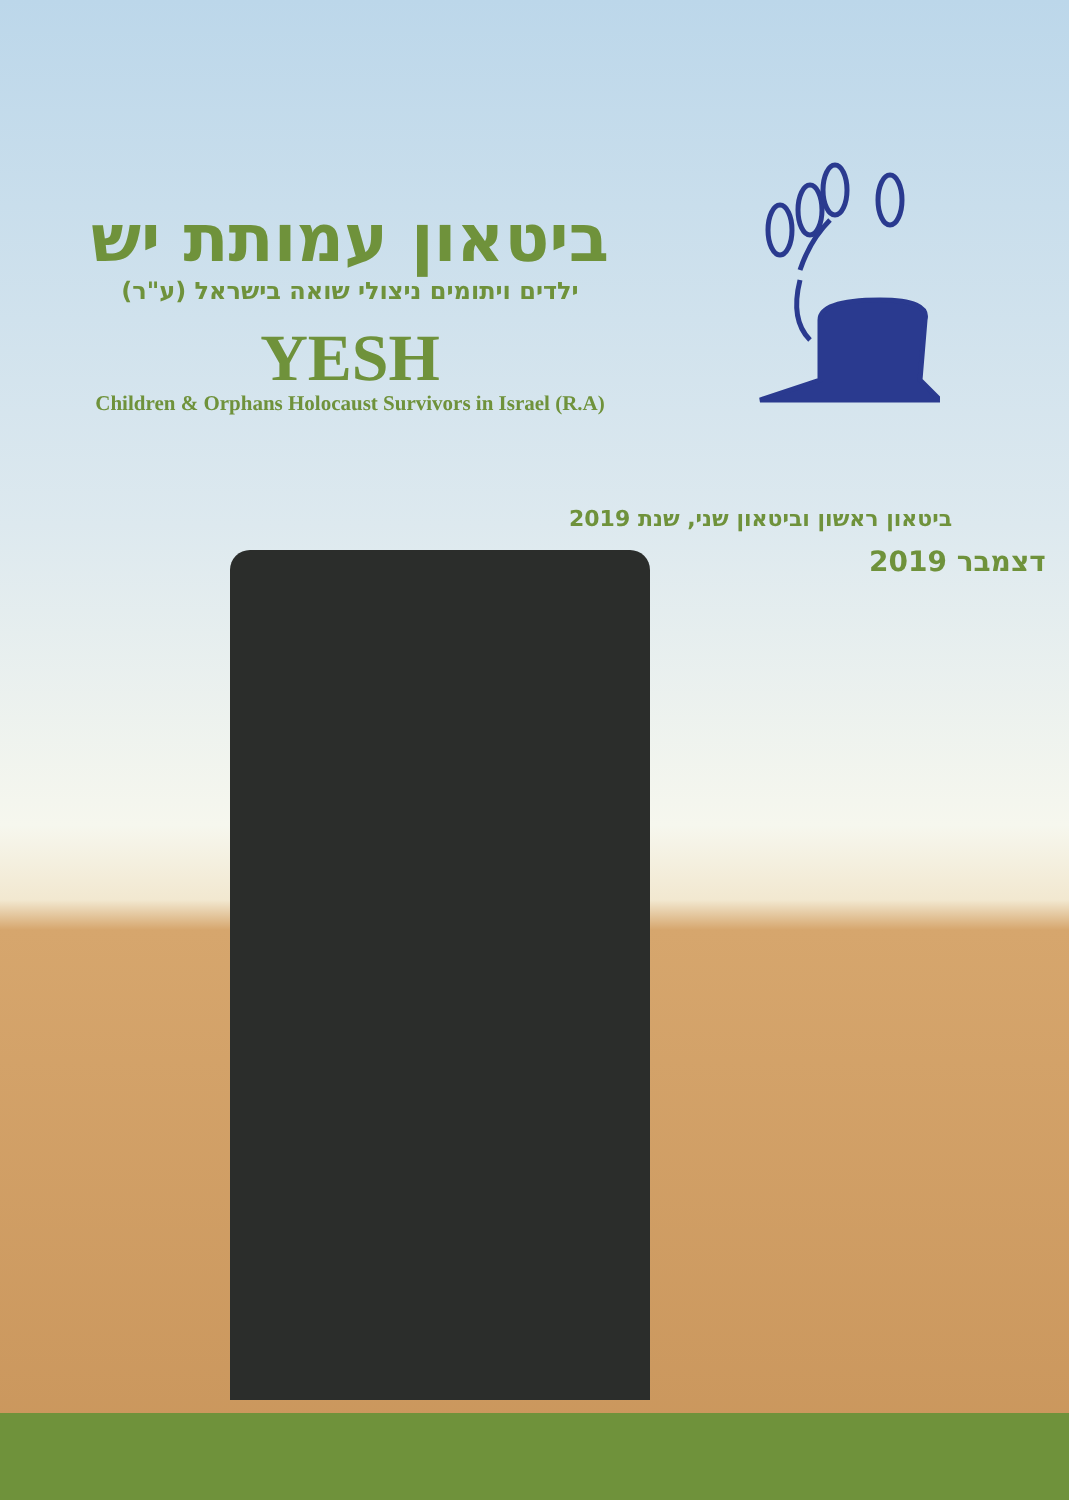ביטאון עמותת יש
ילדים ויתומים ניצולי שואה בישראל (ע"ר)
YESH
Children & Orphans Holocaust Survivors in Israel (R.A)
ביטאון ראשון וביטאון שני, שנת 2019
דצמבר 2019